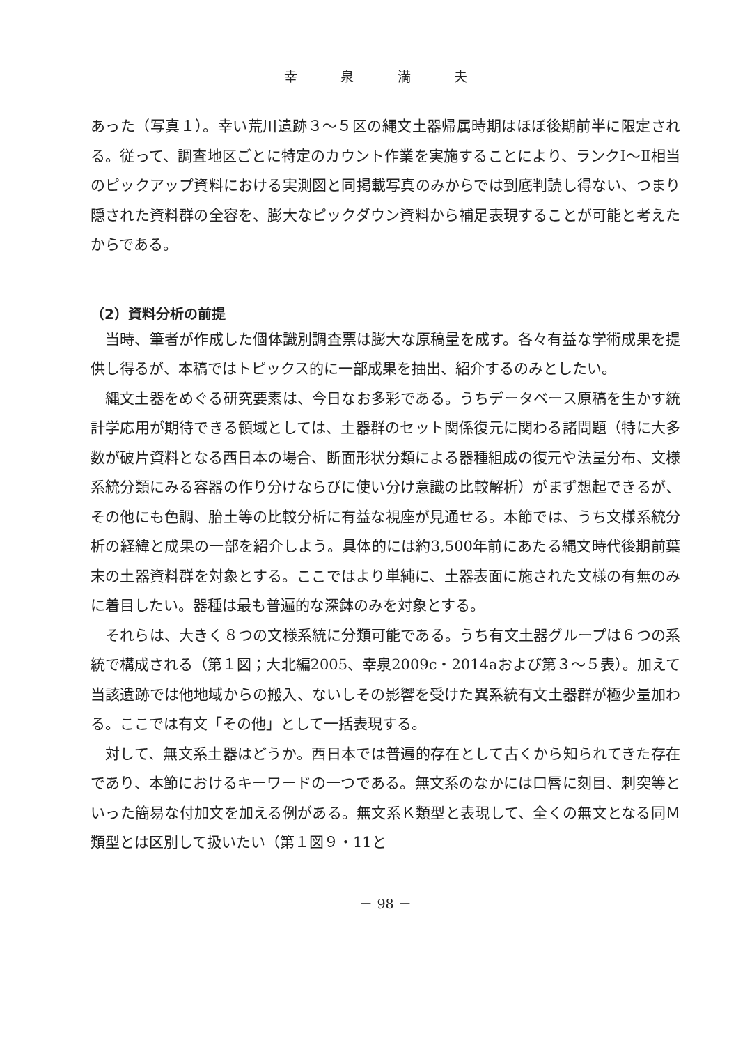幸 泉 満 夫
あった（写真１）。幸い荒川遺跡３～５区の縄文土器帰属時期はほぼ後期前半に限定される。従って、調査地区ごとに特定のカウント作業を実施することにより、ランクⅠ～Ⅱ相当のピックアップ資料における実測図と同掲載写真のみからでは到底判読し得ない、つまり隠された資料群の全容を、膨大なピックダウン資料から補足表現することが可能と考えたからである。
（2）資料分析の前提
当時、筆者が作成した個体識別調査票は膨大な原稿量を成す。各々有益な学術成果を提供し得るが、本稿ではトピックス的に一部成果を抽出、紹介するのみとしたい。
縄文土器をめぐる研究要素は、今日なお多彩である。うちデータベース原稿を生かす統計学応用が期待できる領域としては、土器群のセット関係復元に関わる諸問題（特に大多数が破片資料となる西日本の場合、断面形状分類による器種組成の復元や法量分布、文様系統分類にみる容器の作り分けならびに使い分け意識の比較解析）がまず想起できるが、その他にも色調、胎土等の比較分析に有益な視座が見通せる。本節では、うち文様系統分析の経緯と成果の一部を紹介しよう。具体的には約3,500年前にあたる縄文時代後期前葉末の土器資料群を対象とする。ここではより単純に、土器表面に施された文様の有無のみに着目したい。器種は最も普遍的な深鉢のみを対象とする。
それらは、大きく８つの文様系統に分類可能である。うち有文土器グループは６つの系統で構成される（第１図；大北編2005、幸泉2009c・2014aおよび第３～５表）。加えて当該遺跡では他地域からの搬入、ないしその影響を受けた異系統有文土器群が極少量加わる。ここでは有文「その他」として一括表現する。
対して、無文系土器はどうか。西日本では普遍的存在として古くから知られてきた存在であり、本節におけるキーワードの一つである。無文系のなかには口唇に刻目、刺突等といった簡易な付加文を加える例がある。無文系Ｋ類型と表現して、全くの無文となる同Ｍ類型とは区別して扱いたい（第１図９・11と
－ 98 －